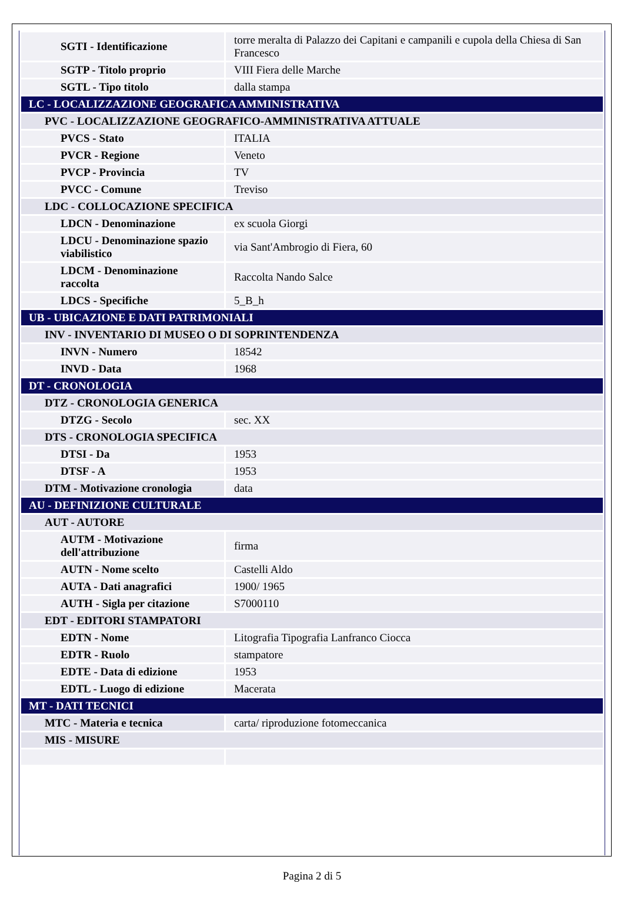| SGTI - Identificazione | torre meralta di Palazzo dei Capitani e campanili e cupola della Chiesa di San Francesco |
| SGTP - Titolo proprio | VIII Fiera delle Marche |
| SGTL - Tipo titolo | dalla stampa |
| LC - LOCALIZZAZIONE GEOGRAFICA AMMINISTRATIVA | |
| PVC - LOCALIZZAZIONE GEOGRAFICO-AMMINISTRATIVA ATTUALE | |
| PVCS - Stato | ITALIA |
| PVCR - Regione | Veneto |
| PVCP - Provincia | TV |
| PVCC - Comune | Treviso |
| LDC - COLLOCAZIONE SPECIFICA | |
| LDCN - Denominazione | ex scuola Giorgi |
| LDCU - Denominazione spazio viabilistico | via Sant'Ambrogio di Fiera, 60 |
| LDCM - Denominazione raccolta | Raccolta Nando Salce |
| LDCS - Specifiche | 5_B_h |
| UB - UBICAZIONE E DATI PATRIMONIALI | |
| INV - INVENTARIO DI MUSEO O DI SOPRINTENDENZA | |
| INVN - Numero | 18542 |
| INVD - Data | 1968 |
| DT - CRONOLOGIA | |
| DTZ - CRONOLOGIA GENERICA | |
| DTZG - Secolo | sec. XX |
| DTS - CRONOLOGIA SPECIFICA | |
| DTSI - Da | 1953 |
| DTSF - A | 1953 |
| DTM - Motivazione cronologia | data |
| AU - DEFINIZIONE CULTURALE | |
| AUT - AUTORE | |
| AUTM - Motivazione dell'attribuzione | firma |
| AUTN - Nome scelto | Castelli Aldo |
| AUTA - Dati anagrafici | 1900/ 1965 |
| AUTH - Sigla per citazione | S7000110 |
| EDT - EDITORI STAMPATORI | |
| EDTN - Nome | Litografia Tipografia Lanfranco Ciocca |
| EDTR - Ruolo | stampatore |
| EDTE - Data di edizione | 1953 |
| EDTL - Luogo di edizione | Macerata |
| MT - DATI TECNICI | |
| MTC - Materia e tecnica | carta/ riproduzione fotomeccanica |
| MIS - MISURE | |
Pagina 2 di 5